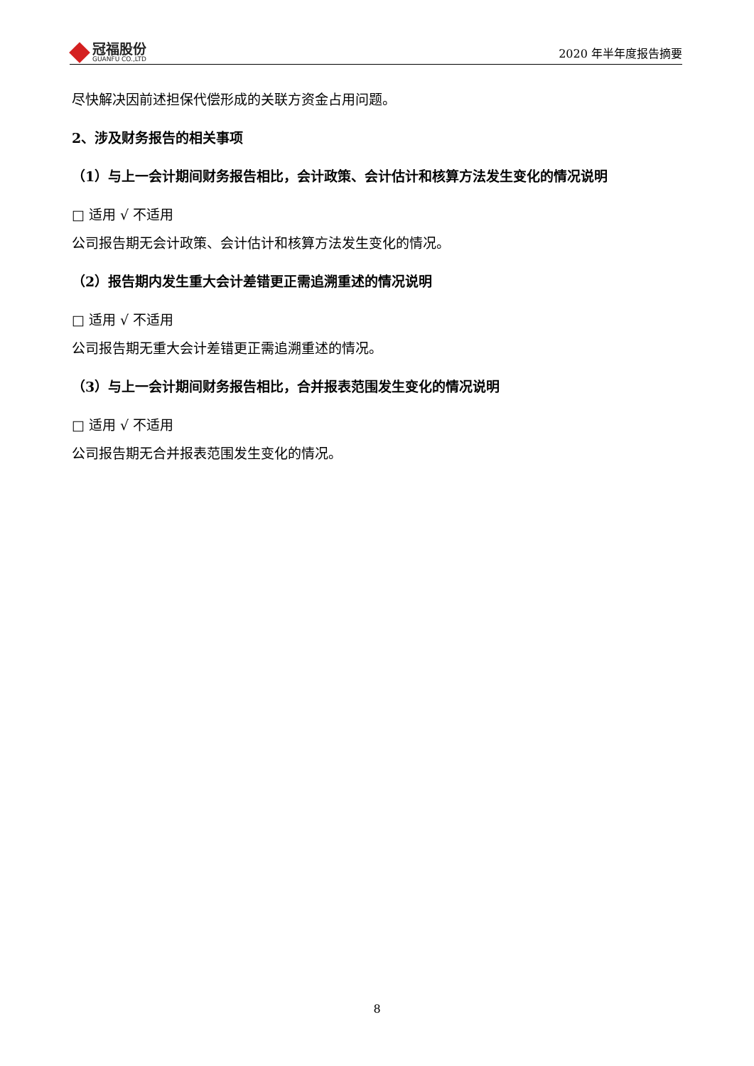冠福股份
GUANFU CO.,LTD
2020 年半年度报告摘要
尽快解决因前述担保代偿形成的关联方资金占用问题。
2、涉及财务报告的相关事项
（1）与上一会计期间财务报告相比，会计政策、会计估计和核算方法发生变化的情况说明
□ 适用 √ 不适用
公司报告期无会计政策、会计估计和核算方法发生变化的情况。
（2）报告期内发生重大会计差错更正需追溯重述的情况说明
□ 适用 √ 不适用
公司报告期无重大会计差错更正需追溯重述的情况。
（3）与上一会计期间财务报告相比，合并报表范围发生变化的情况说明
□ 适用 √ 不适用
公司报告期无合并报表范围发生变化的情况。
8